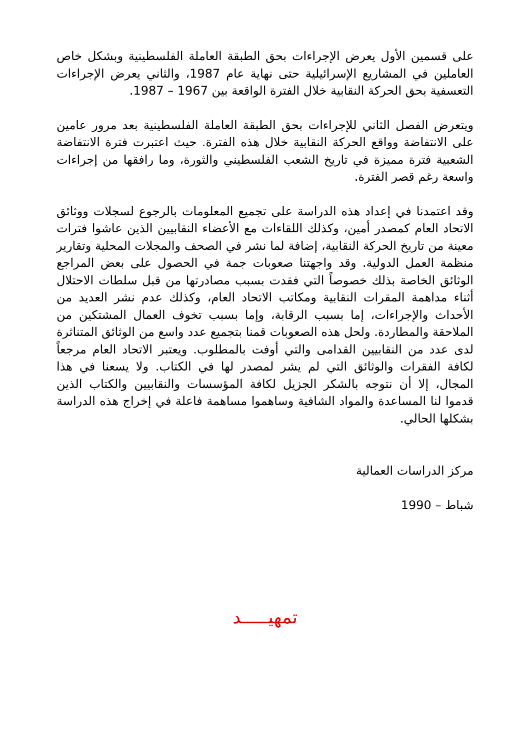على قسمين الأول يعرض الإجراءات بحق الطبقة العاملة الفلسطينية وبشكل خاص العاملين في المشاريع الإسرائيلية حتى نهاية عام 1987، والثاني يعرض الإجراءات التعسفية بحق الحركة النقابية خلال الفترة الواقعة بين 1967 – 1987.
ويتعرض الفصل الثاني للإجراءات بحق الطبقة العاملة الفلسطينية بعد مرور عامين على الانتفاضة وواقع الحركة النقابية خلال هذه الفترة. حيث اعتبرت فترة الانتفاضة الشعبية فترة مميزة في تاريخ الشعب الفلسطيني والثورة، وما رافقها من إجراءات واسعة رغم قصر الفترة.
وقد اعتمدنا في إعداد هذه الدراسة على تجميع المعلومات بالرجوع لسجلات ووثائق الاتحاد العام كمصدر أمين، وكذلك اللقاءات مع الأعضاء النقابيين الذين عاشوا فترات معينة من تاريخ الحركة النقابية، إضافة لما نشر في الصحف والمجلات المحلية وتقارير منظمة العمل الدولية. وقد واجهتنا صعوبات جمة في الحصول على بعض المراجع الوثائق الخاصة بذلك خصوصاً التي فقدت بسبب مصادرتها من قبل سلطات الاحتلال أثناء مداهمة المقرات النقابية ومكاتب الاتحاد العام، وكذلك عدم نشر العديد من الأحداث والإجراءات، إما بسبب الرقابة، وإما بسبب تخوف العمال المشتكين من الملاحقة والمطاردة. ولحل هذه الصعوبات قمنا بتجميع عدد واسع من الوثائق المتناثرة لدى عدد من النقابيين القدامى والتي أوفت بالمطلوب. ويعتبر الاتحاد العام مرجعاً لكافة الفقرات والوثائق التي لم يشر لمصدر لها في الكتاب. ولا يسعنا في هذا المجال، إلا أن نتوجه بالشكر الجزيل لكافة المؤسسات والنقابيين والكتاب الذين قدموا لنا المساعدة والمواد الشافية وساهموا مساهمة فاعلة في إخراج هذه الدراسة بشكلها الحالي.
مركز الدراسات العمالية
شباط – 1990
تمهيـــــد